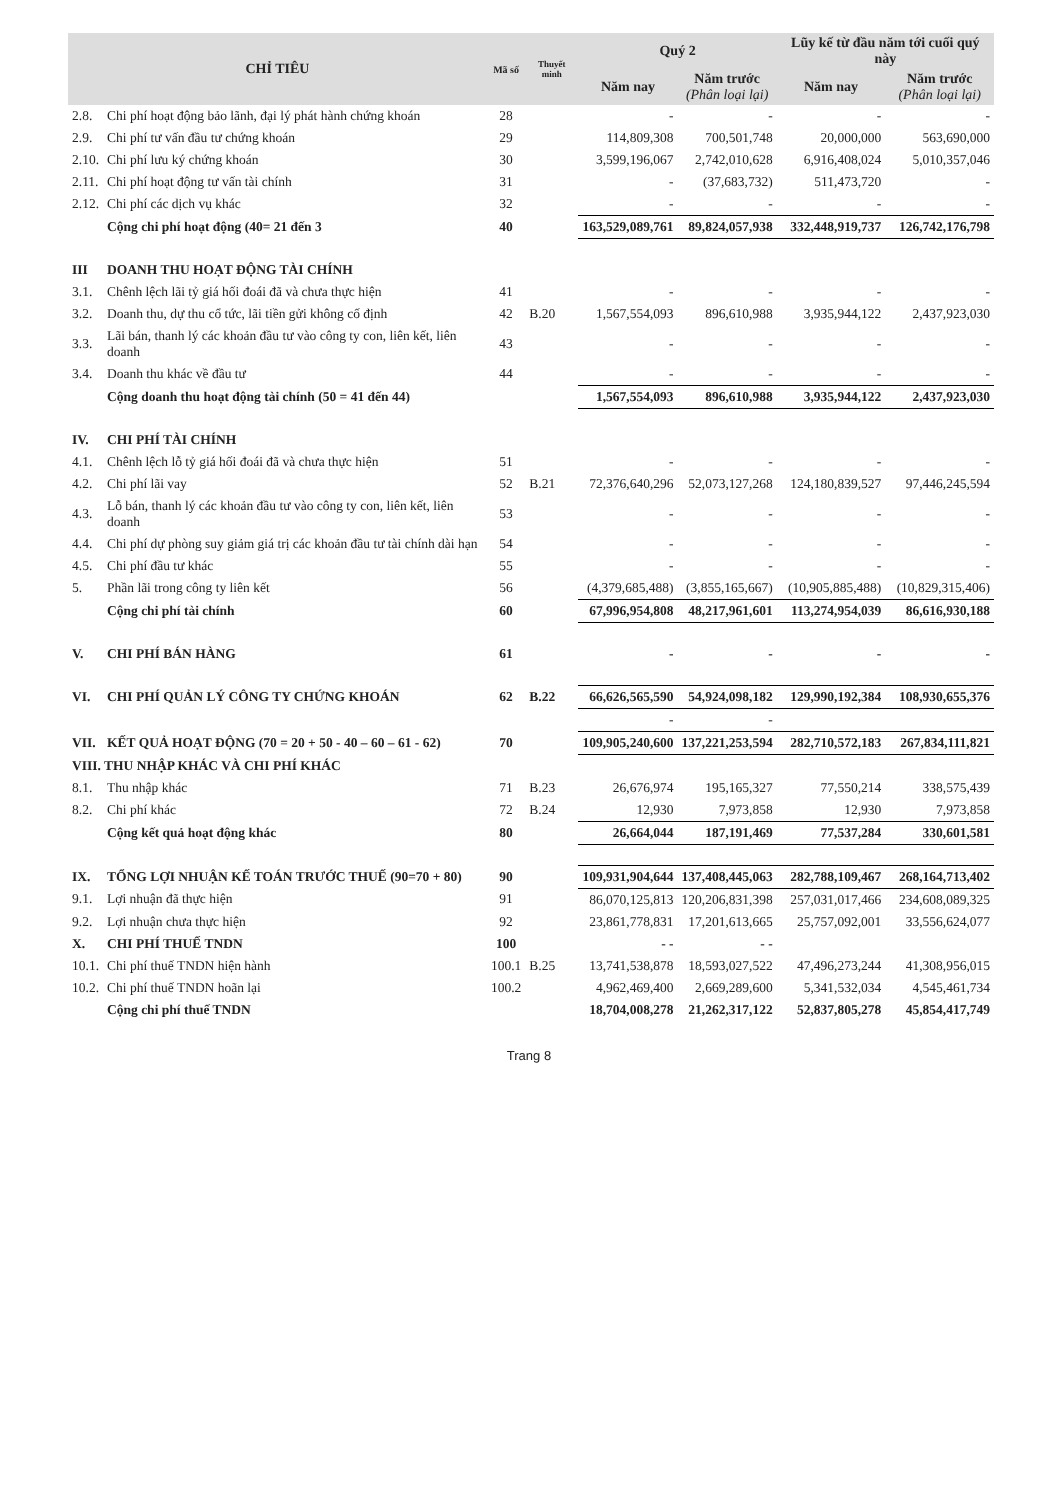| CHỈ TIÊU | | Mã số | Thuyết minh | Quý 2 | | Lũy kế từ đầu năm tới cuối quý này | |
| --- | --- | --- | --- | --- | --- | --- | --- |
| | | | | Năm nay | Năm trước (Phân loại lại) | Năm nay | Năm trước (Phân loại lại) |
| 2.8. | Chi phí hoạt động bảo lãnh, đại lý phát hành chứng khoán | 28 | | - | - | - | - |
| 2.9. | Chi phí tư vấn đầu tư chứng khoán | 29 | | 114,809,308 | 700,501,748 | 20,000,000 | 563,690,000 |
| 2.10. | Chi phí lưu ký chứng khoán | 30 | | 3,599,196,067 | 2,742,010,628 | 6,916,408,024 | 5,010,357,046 |
| 2.11. | Chi phí hoạt động tư vấn tài chính | 31 | | - | (37,683,732) | 511,473,720 | - |
| 2.12. | Chi phí các dịch vụ khác | 32 | | - | - | - | - |
| | Cộng chi phí hoạt động (40= 21 đến 3 | 40 | | 163,529,089,761 | 89,824,057,938 | 332,448,919,737 | 126,742,176,798 |
| III | DOANH THU HOẠT ĐỘNG TÀI CHÍNH | | | | | | |
| 3.1. | Chênh lệch lãi tỷ giá hối đoái đã và chưa thực hiện | 41 | | - | - | - | - |
| 3.2. | Doanh thu, dự thu cổ tức, lãi tiền gửi không cố định | 42 | B.20 | 1,567,554,093 | 896,610,988 | 3,935,944,122 | 2,437,923,030 |
| 3.3. | Lãi bán, thanh lý các khoản đầu tư vào công ty con, liên kết, liên doanh | 43 | | - | - | - | - |
| 3.4. | Doanh thu khác về đầu tư | 44 | | - | - | - | - |
| | Cộng doanh thu hoạt động tài chính (50 = 41 đến 44) | | | 1,567,554,093 | 896,610,988 | 3,935,944,122 | 2,437,923,030 |
| IV. | CHI PHÍ TÀI CHÍNH | | | | | | |
| 4.1. | Chênh lệch lỗ tỷ giá hối đoái đã và chưa thực hiện | 51 | | - | - | - | - |
| 4.2. | Chi phí lãi vay | 52 | B.21 | 72,376,640,296 | 52,073,127,268 | 124,180,839,527 | 97,446,245,594 |
| 4.3. | Lỗ bán, thanh lý các khoản đầu tư vào công ty con, liên kết, liên doanh | 53 | | - | - | - | - |
| 4.4. | Chi phí dự phòng suy giảm giá trị các khoản đầu tư tài chính dài hạn | 54 | | - | - | - | - |
| 4.5. | Chi phí đầu tư khác | 55 | | - | - | - | - |
| 5. | Phần lãi trong công ty liên kết | 56 | | (4,379,685,488) | (3,855,165,667) | (10,905,885,488) | (10,829,315,406) |
| | Cộng chi phí tài chính | 60 | | 67,996,954,808 | 48,217,961,601 | 113,274,954,039 | 86,616,930,188 |
| V. | CHI PHÍ BÁN HÀNG | 61 | | - | - | - | - |
| VI. | CHI PHÍ QUẢN LÝ CÔNG TY CHỨNG KHOÁN | 62 | B.22 | 66,626,565,590 | 54,924,098,182 | 129,990,192,384 | 108,930,655,376 |
| | | | | - | - | | |
| VII. | KẾT QUẢ HOẠT ĐỘNG (70 = 20 + 50 - 40 – 60 – 61 - 62) | 70 | | 109,905,240,600 | 137,221,253,594 | 282,710,572,183 | 267,834,111,821 |
| VIII. THU NHẬP KHÁC VÀ CHI PHÍ KHÁC | | | | | | | |
| 8.1. | Thu nhập khác | 71 | B.23 | 26,676,974 | 195,165,327 | 77,550,214 | 338,575,439 |
| 8.2. | Chi phí khác | 72 | B.24 | 12,930 | 7,973,858 | 12,930 | 7,973,858 |
| | Cộng kết quả hoạt động khác | 80 | | 26,664,044 | 187,191,469 | 77,537,284 | 330,601,581 |
| IX. | TỔNG LỢI NHUẬN KẾ TOÁN TRƯỚC THUẾ (90=70 + 80) | 90 | | 109,931,904,644 | 137,408,445,063 | 282,788,109,467 | 268,164,713,402 |
| 9.1. | Lợi nhuận đã thực hiện | 91 | | 86,070,125,813 | 120,206,831,398 | 257,031,017,466 | 234,608,089,325 |
| 9.2. | Lợi nhuận chưa thực hiện | 92 | | 23,861,778,831 | 17,201,613,665 | 25,757,092,001 | 33,556,624,077 |
| X. | CHI PHÍ THUẾ TNDN | 100 | | - - | - - | | |
| 10.1. | Chi phí thuế TNDN hiện hành | 100.1 | B.25 | 13,741,538,878 | 18,593,027,522 | 47,496,273,244 | 41,308,956,015 |
| 10.2. | Chi phí thuế TNDN hoãn lại | 100.2 | | 4,962,469,400 | 2,669,289,600 | 5,341,532,034 | 4,545,461,734 |
| | Cộng chi phí thuế TNDN | | | 18,704,008,278 | 21,262,317,122 | 52,837,805,278 | 45,854,417,749 |
Trang 8